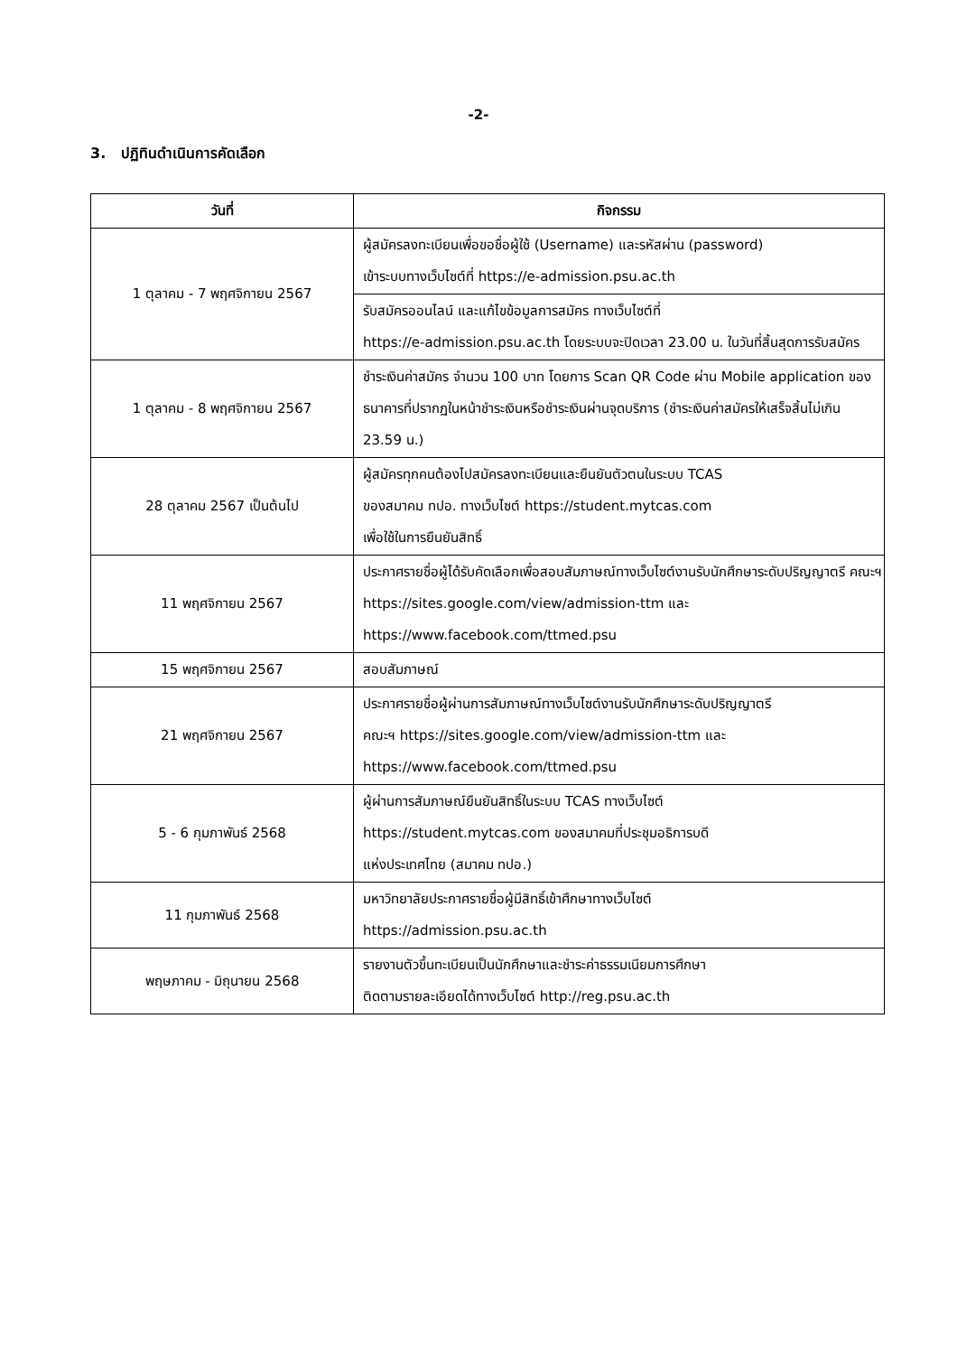-2-
3. ปฏิทินดำเนินการคัดเลือก
| วันที่ | กิจกรรม |
| --- | --- |
| 1 ตุลาคม - 7 พฤศจิกายน 2567 | ผู้สมัครลงทะเบียนเพื่อขอชื่อผู้ใช้ (Username) และรหัสผ่าน (password) เข้าระบบทางเว็บไซต์ที่ https://e-admission.psu.ac.th |
| | รับสมัครออนไลน์ และแก้ไขข้อมูลการสมัคร ทางเว็บไซต์ที่ https://e-admission.psu.ac.th โดยระบบจะปิดเวลา 23.00 น. ในวันที่สิ้นสุดการรับสมัคร |
| 1 ตุลาคม - 8 พฤศจิกายน 2567 | ชำระเงินค่าสมัคร จำนวน 100 บาท โดยการ Scan QR Code ผ่าน Mobile application ของธนาคารที่ปรากฏในหน้าชำระเงินหรือชำระเงินผ่านจุดบริการ (ชำระเงินค่าสมัครให้เสร็จสิ้นไม่เกิน 23.59 น.) |
| 28 ตุลาคม 2567 เป็นต้นไป | ผู้สมัครทุกคนต้องไปสมัครลงทะเบียนและยืนยันตัวตนในระบบ TCAS ของสมาคม ทปอ. ทางเว็บไซต์ https://student.mytcas.com เพื่อใช้ในการยืนยันสิทธิ์ |
| 11 พฤศจิกายน 2567 | ประกาศรายชื่อผู้ได้รับคัดเลือกเพื่อสอบสัมภาษณ์ทางเว็บไซต์งานรับนักศึกษาระดับปริญญาตรี คณะฯ https://sites.google.com/view/admission-ttm และ https://www.facebook.com/ttmed.psu |
| 15 พฤศจิกายน 2567 | สอบสัมภาษณ์ |
| 21 พฤศจิกายน 2567 | ประกาศรายชื่อผู้ผ่านการสัมภาษณ์ทางเว็บไซต์งานรับนักศึกษาระดับปริญญาตรี คณะฯ https://sites.google.com/view/admission-ttm และ https://www.facebook.com/ttmed.psu |
| 5 - 6 กุมภาพันธ์ 2568 | ผู้ผ่านการสัมภาษณ์ยืนยันสิทธิ์ในระบบ TCAS ทางเว็บไซต์ https://student.mytcas.com ของสมาคมที่ประชุมอธิการบดี แห่งประเทศไทย (สมาคม ทปอ.) |
| 11 กุมภาพันธ์ 2568 | มหาวิทยาลัยประกาศรายชื่อผู้มีสิทธิ์เข้าศึกษาทางเว็บไซต์ https://admission.psu.ac.th |
| พฤษภาคม - มิถุนายน 2568 | รายงานตัวขึ้นทะเบียนเป็นนักศึกษาและชำระค่าธรรมเนียมการศึกษา ติดตามรายละเอียดได้ทางเว็บไซต์ http://reg.psu.ac.th |